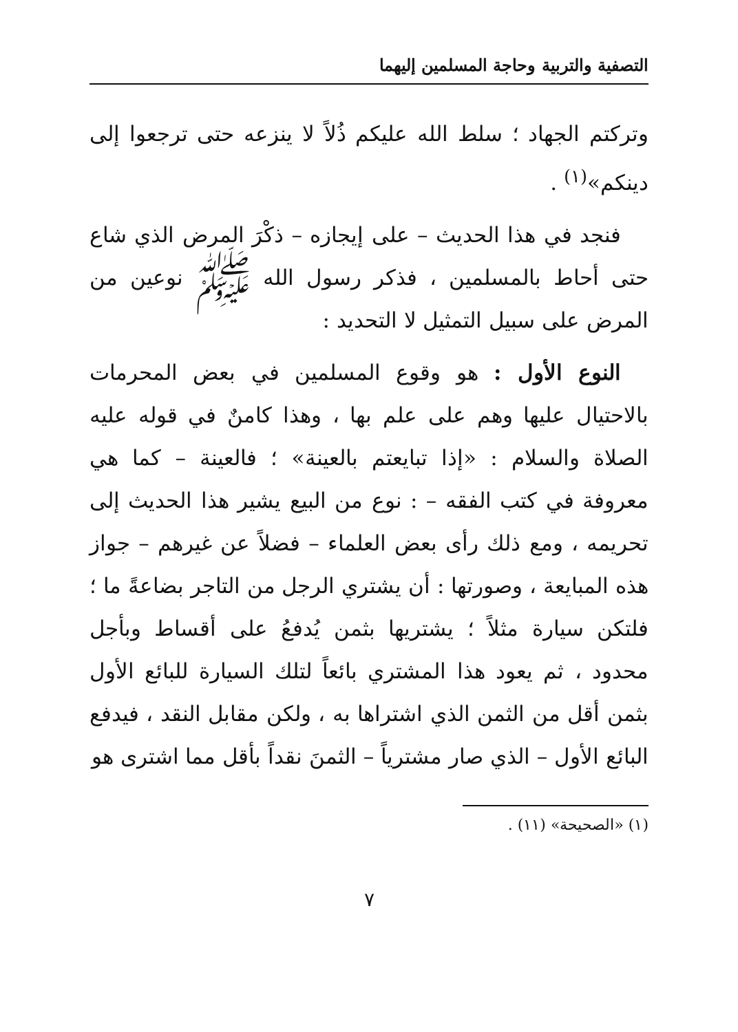التصفية والتربية وحاجة المسلمين إليهما
وتركتم الجهاد ؛ سلط الله عليكم ذُلاً لا ينزعه حتى ترجعوا إلى دينكم»<sup>(١)</sup> .
فنجد في هذا الحديث – على إيجازه – ذكْرَ المرض الذي شاع حتى أحاط بالمسلمين ، فذكر رسول الله ﷺ نوعين من المرض على سبيل التمثيل لا التحديد :
النوع الأول : هو وقوع المسلمين في بعض المحرمات بالاحتيال عليها وهم على علم بها ، وهذا كامنٌ في قوله عليه الصلاة والسلام : «إذا تبايعتم بالعينة» ؛ فالعينة – كما هي معروفة في كتب الفقه – : نوع من البيع يشير هذا الحديث إلى تحريمه ، ومع ذلك رأى بعض العلماء – فضلاً عن غيرهم – جواز هذه المبايعة ، وصورتها : أن يشتري الرجل من التاجر بضاعةً ما ؛ فلتكن سيارة مثلاً ؛ يشتريها بثمن يُدفعُ على أقساط وبأجل محدود ، ثم يعود هذا المشتري بائعاً لتلك السيارة للبائع الأول بثمن أقل من الثمن الذي اشتراها به ، ولكن مقابل النقد ، فيدفع البائع الأول – الذي صار مشترياً – الثمنَ نقداً بأقل مما اشترى هو
(١) «الصحيحة» (١١) .
٧